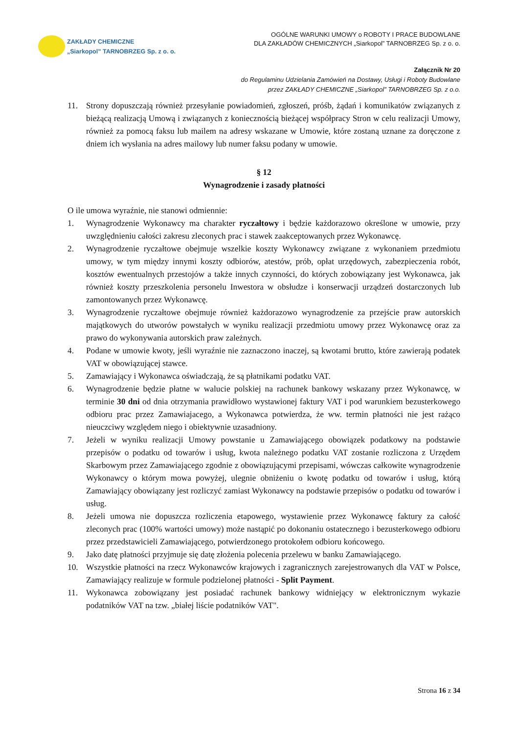ZAKŁADY CHEMICZNE
„Siarkopol” TARNOBRZEG Sp. z o. o.
OGÓLNE WARUNKI UMOWY o ROBOTY I PRACE BUDOWLANE
DLA ZAKŁADÓW CHEMICZNYCH „Siarkopol” TARNOBRZEG Sp. z o. o.
Załącznik Nr 20
do Regulaminu Udzielania Zamówień na Dostawy, Usługi i Roboty Budowlane
przez ZAKŁADY CHEMICZNE „Siarkopol” TARNOBRZEG Sp. z o.o.
11. Strony dopuszczają również przesyłanie powiadomień, zgłoszeń, próśb, żądań i komunikatów związanych z bieżącą realizacją Umową i związanych z koniecznością bieżącej współpracy Stron w celu realizacji Umowy, również za pomocą faksu lub mailem na adresy wskazane w Umowie, które zostaną uznane za doręczone z dniem ich wysłania na adres mailowy lub numer faksu podany w umowie.
§ 12
Wynagrodzenie i zasady płatności
O ile umowa wyraźnie, nie stanowi odmiennie:
1. Wynagrodzenie Wykonawcy ma charakter ryczałtowy i będzie każdorazowo określone w umowie, przy uwzględnieniu całości zakresu zleconych prac i stawek zaakceptowanych przez Wykonawcę.
2. Wynagrodzenie ryczałtowe obejmuje wszelkie koszty Wykonawcy związane z wykonaniem przedmiotu umowy, w tym między innymi koszty odbiorów, atestów, prób, opłat urzędowych, zabezpieczenia robót, kosztów ewentualnych przestojów a także innych czynności, do których zobowiązany jest Wykonawca, jak również koszty przeszkolenia personelu Inwestora w obsłudze i konserwacji urządzeń dostarczonych lub zamontowanych przez Wykonawcę.
3. Wynagrodzenie ryczałtowe obejmuje również każdorazowo wynagrodzenie za przejście praw autorskich majątkowych do utworów powstałych w wyniku realizacji przedmiotu umowy przez Wykonawcę oraz za prawo do wykonywania autorskich praw zależnych.
4. Podane w umowie kwoty, jeśli wyraźnie nie zaznaczono inaczej, są kwotami brutto, które zawierają podatek VAT w obowiązującej stawce.
5. Zamawiający i Wykonawca oświadczają, że są płatnikami podatku VAT.
6. Wynagrodzenie będzie płatne w walucie polskiej na rachunek bankowy wskazany przez Wykonawcę, w terminie 30 dni od dnia otrzymania prawidłowo wystawionej faktury VAT i pod warunkiem bezusterkowego odbioru prac przez Zamawiajacego, a Wykonawca potwierdza, że ww. termin płatności nie jest rażąco nieuczciwy względem niego i obiektywnie uzasadniony.
7. Jeżeli w wyniku realizacji Umowy powstanie u Zamawiającego obowiązek podatkowy na podstawie przepisów o podatku od towarów i usług, kwota należnego podatku VAT zostanie rozliczona z Urzędem Skarbowym przez Zamawiającego zgodnie z obowiązującymi przepisami, wówczas całkowite wynagrodzenie Wykonawcy o którym mowa powyżej, ulegnie obniżeniu o kwotę podatku od towarów i usług, którą Zamawiający obowiązany jest rozliczyć zamiast Wykonawcy na podstawie przepisów o podatku od towarów i usług.
8. Jeżeli umowa nie dopuszcza rozliczenia etapowego, wystawienie przez Wykonawcę faktury za całość zleconych prac (100% wartości umowy) może nastąpić po dokonaniu ostatecznego i bezusterkowego odbioru przez przedstawicieli Zamawiającego, potwierdzonego protokołem odbioru końcowego.
9. Jako datę płatności przyjmuje się datę złożenia polecenia przelewu w banku Zamawiającego.
10. Wszystkie płatności na rzecz Wykonawców krajowych i zagranicznych zarejestrowanych dla VAT w Polsce, Zamawiający realizuje w formule podzielonej płatności - Split Payment.
11. Wykonawca zobowiązany jest posiadać rachunek bankowy widniejący w elektronicznym wykazie podatników VAT na tzw. „białej liście podatników VAT".
Strona 16 z 34